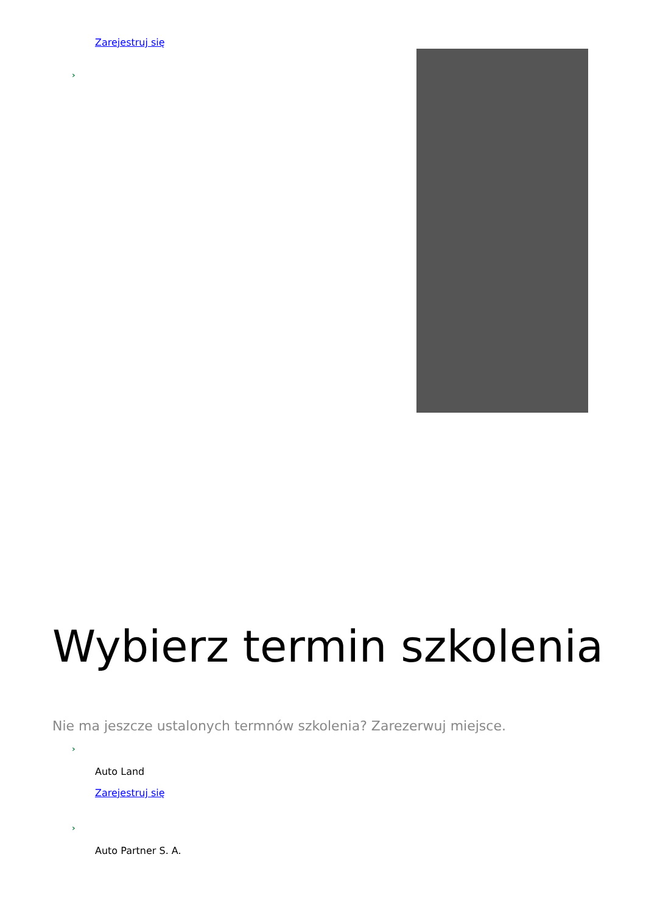Zarejestruj się
›
Wybierz termin szkolenia
Nie ma jeszcze ustalonych termnów szkolenia? Zarezerwuj miejsce.
›
Auto Land
Zarejestruj się
›
Auto Partner S. A.